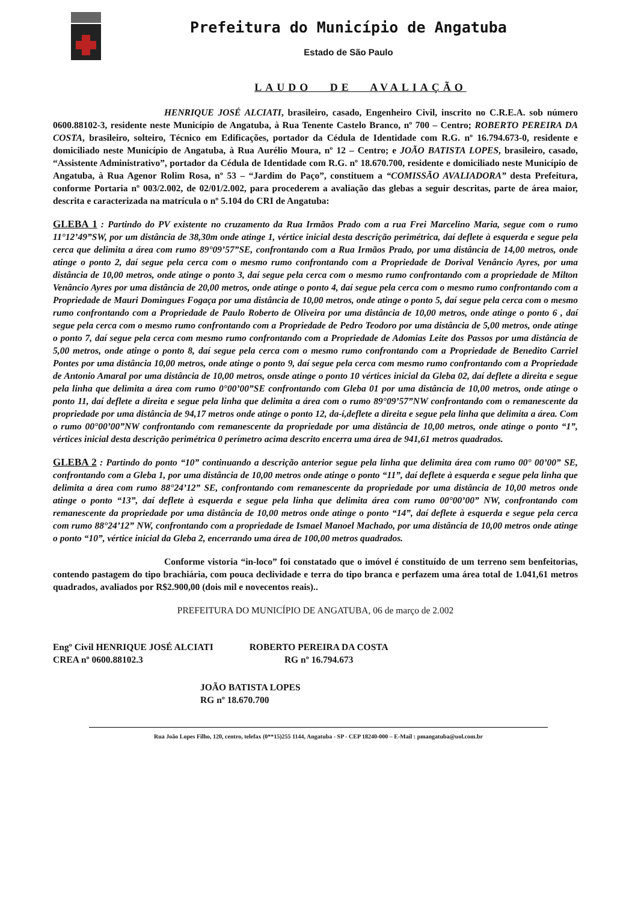Prefeitura do Município de Angatuba
Estado de São Paulo
LAUDO DE AVALIAÇÃO
HENRIQUE JOSÉ ALCIATI, brasileiro, casado, Engenheiro Civil, inscrito no C.R.E.A. sob número 0600.88102-3, residente neste Município de Angatuba, à Rua Tenente Castelo Branco, nº 700 – Centro; ROBERTO PEREIRA DA COSTA, brasileiro, solteiro, Técnico em Edificações, portador da Cédula de Identidade com R.G. nº 16.794.673-0, residente e domiciliado neste Município de Angatuba, à Rua Aurélio Moura, nº 12 – Centro; e JOÃO BATISTA LOPES, brasileiro, casado, “Assistente Administrativo”, portador da Cédula de Identidade com R.G. nº 18.670.700, residente e domiciliado neste Município de Angatuba, à Rua Agenor Rolim Rosa, nº 53 – “Jardim do Paço”, constituem a “COMISSÃO AVALIADORA” desta Prefeitura, conforme Portaria nº 003/2.002, de 02/01/2.002, para procederem a avaliação das glebas a seguir descritas, parte de área maior, descrita e caracterizada na matrícula o nº 5.104 do CRI de Angatuba:
GLEBA 1 : Partindo do PV existente no cruzamento da Rua Irmãos Prado com a rua Frei Marcelino Maria, segue com o rumo 11°12’49”SW, por um distância de 38,30m onde atinge 1, vértice inicial desta descrição perimétrica, daí deflete à esquerda e segue pela cerca que delimita a área com rumo 89°09’57”SE, confrontando com a Rua Irmãos Prado, por uma distância de 14,00 metros, onde atinge o ponto 2, daí segue pela cerca com o mesmo rumo confrontando com a Propriedade de Dorival Venâncio Ayres, por uma distância de 10,00 metros, onde atinge o ponto 3, daí segue pela cerca com o mesmo rumo confrontando com a propriedade de Milton Venâncio Ayres por uma distância de 20,00 metros, onde atinge o ponto 4, daí segue pela cerca com o mesmo rumo confrontando com a Propriedade de Mauri Domingues Fogaça por uma distância de 10,00 metros, onde atinge o ponto 5, daí segue pela cerca com o mesmo rumo confrontando com a Propriedade de Paulo Roberto de Oliveira por uma distância de 10,00 metros, onde atinge o ponto 6 , daí segue pela cerca com o mesmo rumo confrontando com a Propriedade de Pedro Teodoro por uma distância de 5,00 metros, onde atinge o ponto 7, daí segue pela cerca com mesmo rumo confrontando com a Propriedade de Adomias Leite dos Passos por uma distância de 5,00 metros, onde atinge o ponto 8, daí segue pela cerca com o mesmo rumo confrontando com a Propriedade de Benedito Carriel Pontes por uma distância 10,00 metros, onde atinge o ponto 9, daí segue pela cerca com mesmo rumo confrontando com a Propriedade de Antonio Amaral por uma distância de 10,00 metros, onsde atinge o ponto 10 vértices inicial da Gleba 02, daí deflete a direita e segue pela linha que delimita a área com rumo 0°00’00”SE confrontando com Gleba 01 por uma distância de 10,00 metros, onde atinge o ponto 11, daí deflete a direita e segue pela linha que delimita a área com o rumo 89°09’57”NW confrontando com o remanescente da propriedade por uma distância de 94,17 metros onde atinge o ponto 12, da-í,deflete a direita e segue pela linha que delimita a área. Com o rumo 00°00’00”NW confrontando com remanescente da propriedade por uma distância de 10,00 metros, onde atinge o ponto “1”, vértices inicial desta descrição perimétrica 0 perímetro acima descrito encerra uma área de 941,61 metros quadrados.
GLEBA 2 : Partindo do ponto “10” continuando a descrição anterior segue pela linha que delimita área com rumo 00° 00’00” SE, confrontando com a Gleba 1, por uma distância de 10,00 metros onde atinge o ponto “11”, daí deflete à esquerda e segue pela linha que delimita a área com rumo 88°24’12” SE, confrontando com remanescente da propriedade por uma distância de 10,00 metros onde atinge o ponto “13”, daí deflete à esquerda e segue pela linha que delimita área com rumo 00°00’00” NW, confrontando com remanescente da propriedade por uma distância de 10,00 metros onde atinge o ponto “14”, daí deflete à esquerda e segue pela cerca com rumo 88°24’12” NW, confrontando com a propriedade de Ismael Manoel Machado, por uma distância de 10,00 metros onde atinge o ponto “10”, vértice inicial da Gleba 2, encerrando uma área de 100,00 metros quadrados.
Conforme vistoria “in-loco” foi constatado que o imóvel é constituído de um terreno sem benfeitorias, contendo pastagem do tipo brachiária, com pouca declividade e terra do tipo branca e perfazem uma área total de 1.041,61 metros quadrados, avaliados por R$2.900,00 (dois mil e novecentos reais)..
PREFEITURA DO MUNICÍPIO DE ANGATUBA, 06 de março de 2.002
Engº Civil HENRIQUE JOSÉ ALCIATI
CREA nº 0600.88102.3
ROBERTO PEREIRA DA COSTA
RG nº 16.794.673
JOÃO BATISTA LOPES
RG nº 18.670.700
Rua João Lopes Filho, 120, centro, telefax (0**15)255 1144, Angatuba - SP - CEP 18240-000 – E-Mail : pmangatuba@uol.com.br